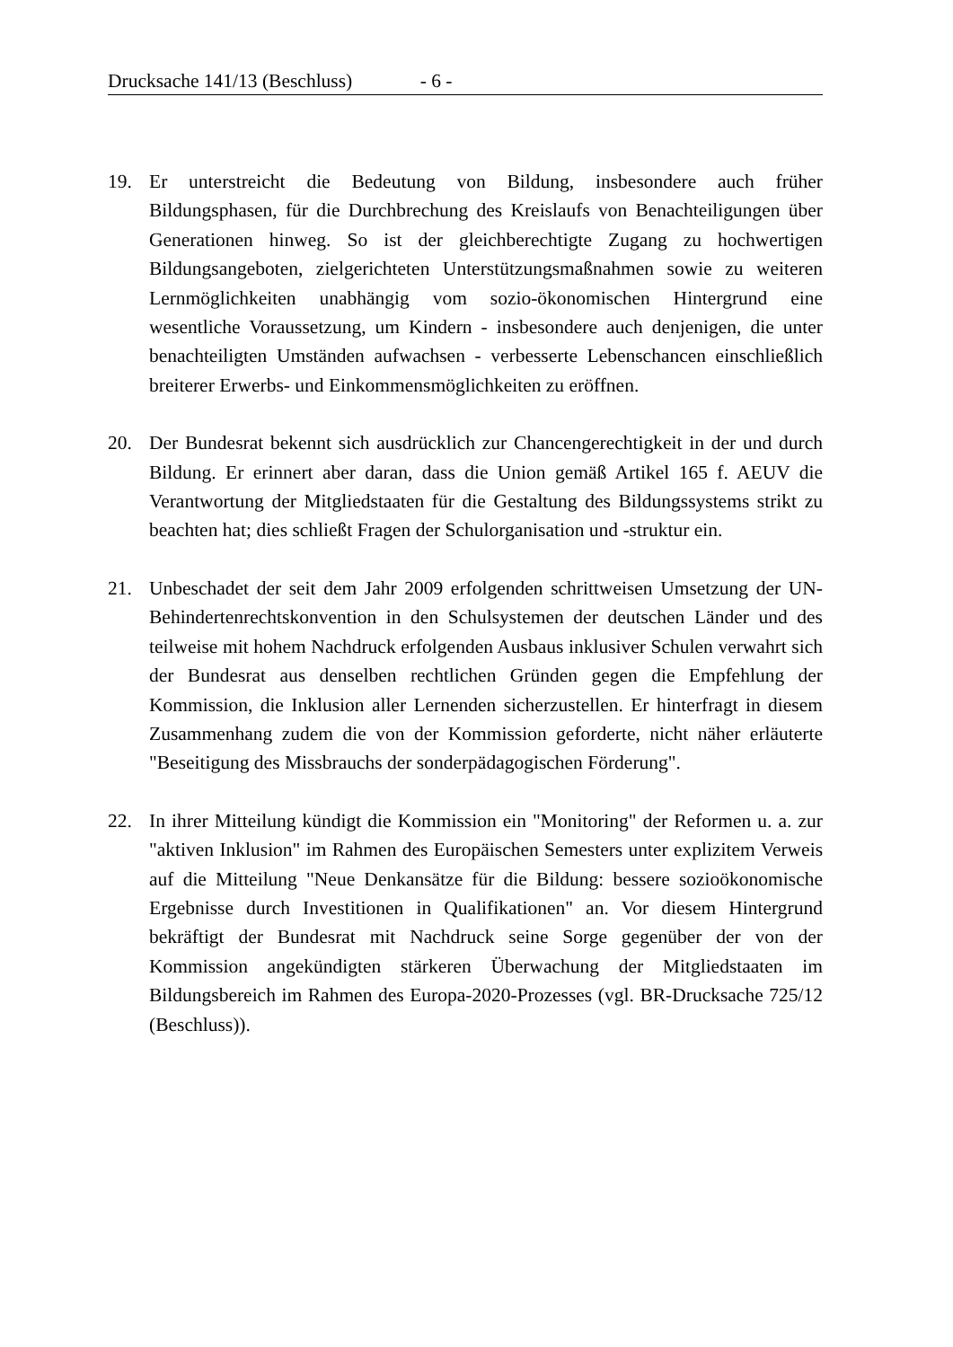Drucksache 141/13 (Beschluss) - 6 -
19. Er unterstreicht die Bedeutung von Bildung, insbesondere auch früher Bildungsphasen, für die Durchbrechung des Kreislaufs von Benachteiligungen über Generationen hinweg. So ist der gleichberechtigte Zugang zu hochwertigen Bildungsangeboten, zielgerichteten Unterstützungsmaßnahmen sowie zu weiteren Lernmöglichkeiten unabhängig vom sozio-ökonomischen Hintergrund eine wesentliche Voraussetzung, um Kindern - insbesondere auch denjenigen, die unter benachteiligten Umständen aufwachsen - verbesserte Lebenschancen einschließlich breiterer Erwerbs- und Einkommensmöglichkeiten zu eröffnen.
20. Der Bundesrat bekennt sich ausdrücklich zur Chancengerechtigkeit in der und durch Bildung. Er erinnert aber daran, dass die Union gemäß Artikel 165 f. AEUV die Verantwortung der Mitgliedstaaten für die Gestaltung des Bildungssystems strikt zu beachten hat; dies schließt Fragen der Schulorganisation und -struktur ein.
21. Unbeschadet der seit dem Jahr 2009 erfolgenden schrittweisen Umsetzung der UN-Behindertenrechtskonvention in den Schulsystemen der deutschen Länder und des teilweise mit hohem Nachdruck erfolgenden Ausbaus inklusiver Schulen verwahrt sich der Bundesrat aus denselben rechtlichen Gründen gegen die Empfehlung der Kommission, die Inklusion aller Lernenden sicherzustellen. Er hinterfragt in diesem Zusammenhang zudem die von der Kommission geforderte, nicht näher erläuterte "Beseitigung des Missbrauchs der sonderpädagogischen Förderung".
22. In ihrer Mitteilung kündigt die Kommission ein "Monitoring" der Reformen u. a. zur "aktiven Inklusion" im Rahmen des Europäischen Semesters unter explizitem Verweis auf die Mitteilung "Neue Denkansätze für die Bildung: bessere sozioökonomische Ergebnisse durch Investitionen in Qualifikationen" an. Vor diesem Hintergrund bekräftigt der Bundesrat mit Nachdruck seine Sorge gegenüber der von der Kommission angekündigten stärkeren Überwachung der Mitgliedstaaten im Bildungsbereich im Rahmen des Europa-2020-Prozesses (vgl. BR-Drucksache 725/12 (Beschluss)).